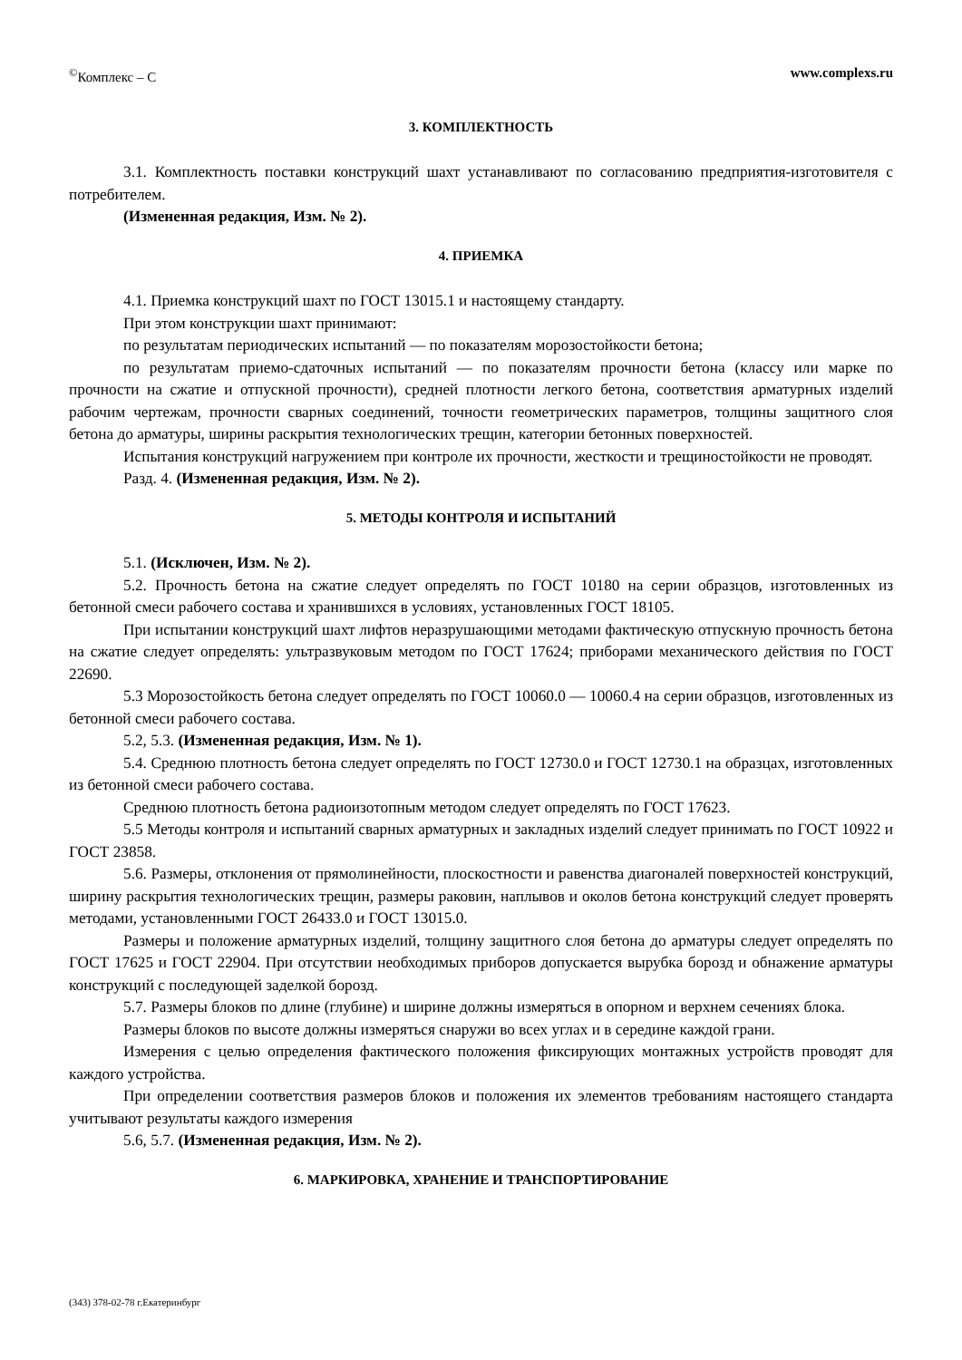<sup>©</sup>Комплекс – С www.complexs.ru
3. КОМПЛЕКТНОСТЬ
3.1. Комплектность поставки конструкций шахт устанавливают по согласованию предприятия-изготовителя с потребителем.
(Измененная редакция, Изм. № 2).
4. ПРИЕМКА
4.1. Приемка конструкций шахт по ГОСТ 13015.1 и настоящему стандарту.
При этом конструкции шахт принимают:
по результатам периодических испытаний — по показателям морозостойкости бетона;
по результатам приемо-сдаточных испытаний — по показателям прочности бетона (классу или марке по прочности на сжатие и отпускной прочности), средней плотности легкого бетона, соответствия арматурных изделий рабочим чертежам, прочности сварных соединений, точности геометрических параметров, толщины защитного слоя бетона до арматуры, ширины раскрытия технологических трещин, категории бетонных поверхностей.
Испытания конструкций нагружением при контроле их прочности, жесткости и трещиностойкости не проводят.
Разд. 4. (Измененная редакция, Изм. № 2).
5. МЕТОДЫ КОНТРОЛЯ И ИСПЫТАНИЙ
5.1. (Исключен, Изм. № 2).
5.2. Прочность бетона на сжатие следует определять по ГОСТ 10180 на серии образцов, изготовленных из бетонной смеси рабочего состава и хранившихся в условиях, установленных ГОСТ 18105.
При испытании конструкций шахт лифтов неразрушающими методами фактическую отпускную прочность бетона на сжатие следует определять: ультразвуковым методом по ГОСТ 17624; приборами механического действия по ГОСТ 22690.
5.3 Морозостойкость бетона следует определять по ГОСТ 10060.0 — 10060.4 на серии образцов, изготовленных из бетонной смеси рабочего состава.
5.2, 5.3. (Измененная редакция, Изм. № 1).
5.4. Среднюю плотность бетона следует определять по ГОСТ 12730.0 и ГОСТ 12730.1 на образцах, изготовленных из бетонной смеси рабочего состава.
Среднюю плотность бетона радиоизотопным методом следует определять по ГОСТ 17623.
5.5 Методы контроля и испытаний сварных арматурных и закладных изделий следует принимать по ГОСТ 10922 и ГОСТ 23858.
5.6. Размеры, отклонения от прямолинейности, плоскостности и равенства диагоналей поверхностей конструкций, ширину раскрытия технологических трещин, размеры раковин, наплывов и околов бетона конструкций следует проверять методами, установленными ГОСТ 26433.0 и ГОСТ 13015.0.
Размеры и положение арматурных изделий, толщину защитного слоя бетона до арматуры следует определять по ГОСТ 17625 и ГОСТ 22904. При отсутствии необходимых приборов допускается вырубка борозд и обнажение арматуры конструкций с последующей заделкой борозд.
5.7. Размеры блоков по длине (глубине) и ширине должны измеряться в опорном и верхнем сечениях блока.
Размеры блоков по высоте должны измеряться снаружи во всех углах и в середине каждой грани.
Измерения с целью определения фактического положения фиксирующих монтажных устройств проводят для каждого устройства.
При определении соответствия размеров блоков и положения их элементов требованиям настоящего стандарта учитывают результаты каждого измерения
5.6, 5.7. (Измененная редакция, Изм. № 2).
6. МАРКИРОВКА, ХРАНЕНИЕ И ТРАНСПОРТИРОВАНИЕ
(343) 378-02-78 г.Екатеринбург